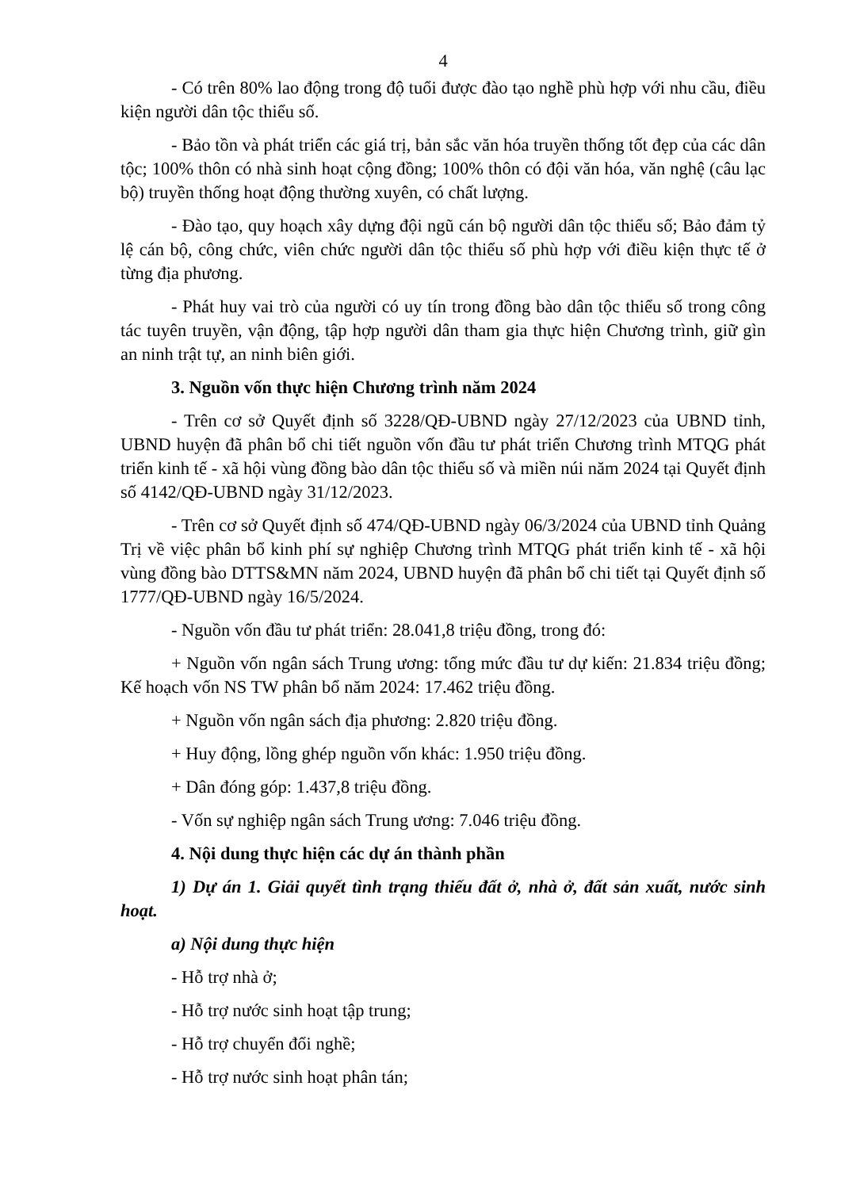4
- Có trên 80% lao động trong độ tuổi được đào tạo nghề phù hợp với nhu cầu, điều kiện người dân tộc thiểu số.
- Bảo tồn và phát triển các giá trị, bản sắc văn hóa truyền thống tốt đẹp của các dân tộc; 100% thôn có nhà sinh hoạt cộng đồng; 100% thôn có đội văn hóa, văn nghệ (câu lạc bộ) truyền thống hoạt động thường xuyên, có chất lượng.
- Đào tạo, quy hoạch xây dựng đội ngũ cán bộ người dân tộc thiểu số; Bảo đảm tỷ lệ cán bộ, công chức, viên chức người dân tộc thiểu số phù hợp với điều kiện thực tế ở từng địa phương.
- Phát huy vai trò của người có uy tín trong đồng bào dân tộc thiểu số trong công tác tuyên truyền, vận động, tập hợp người dân tham gia thực hiện Chương trình, giữ gìn an ninh trật tự, an ninh biên giới.
3. Nguồn vốn thực hiện Chương trình năm 2024
- Trên cơ sở Quyết định số 3228/QĐ-UBND ngày 27/12/2023 của UBND tỉnh, UBND huyện đã phân bổ chi tiết nguồn vốn đầu tư phát triển Chương trình MTQG phát triển kinh tế - xã hội vùng đồng bào dân tộc thiểu số và miền núi năm 2024 tại Quyết định số 4142/QĐ-UBND ngày 31/12/2023.
- Trên cơ sở Quyết định số 474/QĐ-UBND ngày 06/3/2024 của UBND tỉnh Quảng Trị về việc phân bổ kinh phí sự nghiệp Chương trình MTQG phát triển kinh tế - xã hội vùng đồng bào DTTS&MN năm 2024, UBND huyện đã phân bổ chi tiết tại Quyết định số 1777/QĐ-UBND ngày 16/5/2024.
- Nguồn vốn đầu tư phát triển: 28.041,8 triệu đồng, trong đó:
+ Nguồn vốn ngân sách Trung ương: tổng mức đầu tư dự kiến: 21.834 triệu đồng; Kế hoạch vốn NS TW phân bổ năm 2024: 17.462 triệu đồng.
+ Nguồn vốn ngân sách địa phương: 2.820 triệu đồng.
+ Huy động, lồng ghép nguồn vốn khác: 1.950 triệu đồng.
+ Dân đóng góp: 1.437,8 triệu đồng.
- Vốn sự nghiệp ngân sách Trung ương: 7.046 triệu đồng.
4. Nội dung thực hiện các dự án thành phần
1) Dự án 1. Giải quyết tình trạng thiếu đất ở, nhà ở, đất sản xuất, nước sinh hoạt.
a) Nội dung thực hiện
- Hỗ trợ nhà ở;
- Hỗ trợ nước sinh hoạt tập trung;
- Hỗ trợ chuyển đổi nghề;
- Hỗ trợ nước sinh hoạt phân tán;